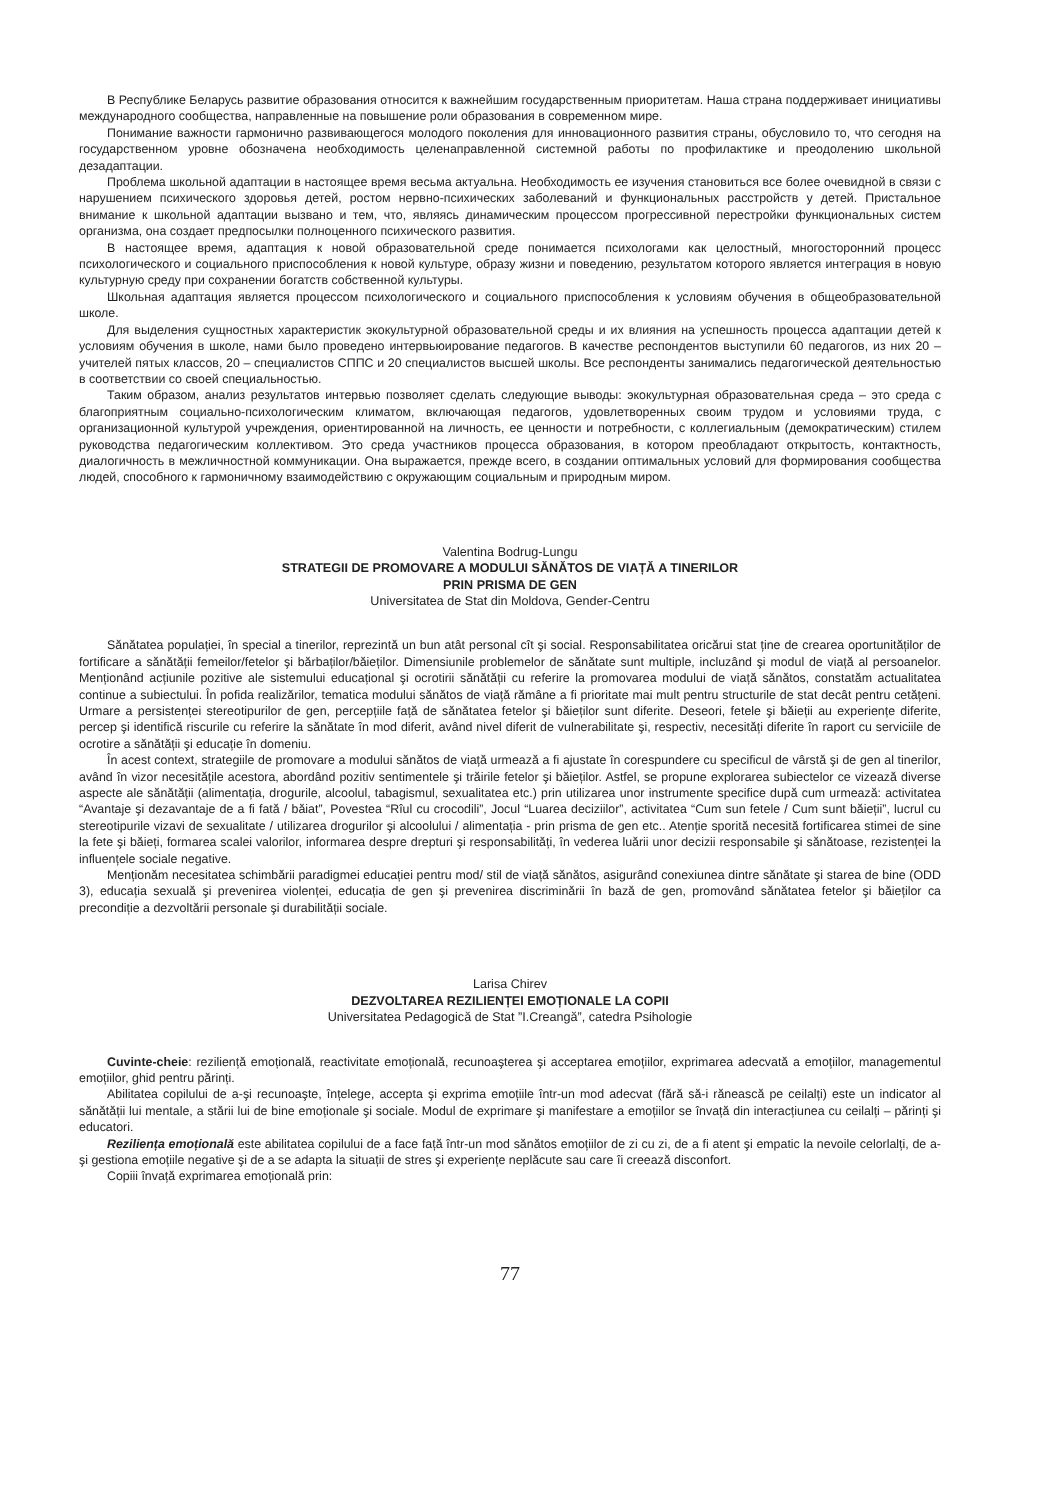В Республике Беларусь развитие образования относится к важнейшим государственным приоритетам. Наша страна поддерживает инициативы международного сообщества, направленные на повышение роли образования в современном мире.
Понимание важности гармонично развивающегося молодого поколения для инновационного развития страны, обусловило то, что сегодня на государственном уровне обозначена необходимость целенаправленной системной работы по профилактике и преодолению школьной дезадаптации.
Проблема школьной адаптации в настоящее время весьма актуальна. Необходимость ее изучения становиться все более очевидной в связи с нарушением психического здоровья детей, ростом нервно-психических заболеваний и функциональных расстройств у детей. Пристальное внимание к школьной адаптации вызвано и тем, что, являясь динамическим процессом прогрессивной перестройки функциональных систем организма, она создает предпосылки полноценного психического развития.
В настоящее время, адаптация к новой образовательной среде понимается психологами как целостный, многосторонний процесс психологического и социального приспособления к новой культуре, образу жизни и поведению, результатом которого является интеграция в новую культурную среду при сохранении богатств собственной культуры.
Школьная адаптация является процессом психологического и социального приспособления к условиям обучения в общеобразовательной школе.
Для выделения сущностных характеристик экокультурной образовательной среды и их влияния на успешность процесса адаптации детей к условиям обучения в школе, нами было проведено интервьюирование педагогов. В качестве респондентов выступили 60 педагогов, из них 20 – учителей пятых классов, 20 – специалистов СППС и 20 специалистов высшей школы. Все респонденты занимались педагогической деятельностью в соответствии со своей специальностью.
Таким образом, анализ результатов интервью позволяет сделать следующие выводы: экокультурная образовательная среда – это среда с благоприятным социально-психологическим климатом, включающая педагогов, удовлетворенных своим трудом и условиями труда, с организационной культурой учреждения, ориентированной на личность, ее ценности и потребности, с коллегиальным (демократическим) стилем руководства педагогическим коллективом. Это среда участников процесса образования, в котором преобладают открытость, контактность, диалогичность в межличностной коммуникации. Она выражается, прежде всего, в создании оптимальных условий для формирования сообщества людей, способного к гармоничному взаимодействию с окружающим социальным и природным миром.
Valentina Bodrug-Lungu
STRATEGII DE PROMOVARE A MODULUI SĂNĂTOS DE VIAȚĂ A TINERILOR
PRIN PRISMA DE GEN
Universitatea de Stat din Moldova, Gender-Centru
Sănătatea populației, în special a tinerilor, reprezintă un bun atât personal cît şi social. Responsabilitatea oricărui stat ține de crearea oportunităților de fortificare a sănătății femeilor/fetelor şi bărbaților/băieților. Dimensiunile problemelor de sănătate sunt multiple, incluzând şi modul de viață al persoanelor. Menționând acțiunile pozitive ale sistemului educațional şi ocrotirii sănătății cu referire la promovarea modului de viață sănătos, constatăm actualitatea continue a subiectului. În pofida realizărilor, tematica modului sănătos de viață rămâne a fi prioritate mai mult pentru structurile de stat decât pentru cetățeni. Urmare a persistenței stereotipurilor de gen, percepțiile față de sănătatea fetelor şi băieților sunt diferite. Deseori, fetele şi băieții au experiențe diferite, percep şi identifică riscurile cu referire la sănătate în mod diferit, având nivel diferit de vulnerabilitate şi, respectiv, necesități diferite în raport cu serviciile de ocrotire a sănătății şi educație în domeniu.
În acest context, strategiile de promovare a modului sănătos de viață urmează a fi ajustate în corespundere cu specificul de vârstă şi de gen al tinerilor, având în vizor necesitățile acestora, abordând pozitiv sentimentele şi trăirile fetelor şi băieților. Astfel, se propune explorarea subiectelor ce vizează diverse aspecte ale sănătății (alimentația, drogurile, alcoolul, tabagismul, sexualitatea etc.) prin utilizarea unor instrumente specifice după cum urmează: activitatea “Avantaje şi dezavantaje de a fi fată / băiat”, Povestea “Rîul cu crocodili”, Jocul “Luarea deciziilor”, activitatea “Cum sun fetele / Cum sunt băieții”, lucrul cu stereotipurile vizavi de sexualitate / utilizarea drogurilor şi alcoolului / alimentația - prin prisma de gen etc.. Atenție sporită necesită fortificarea stimei de sine la fete şi băieți, formarea scalei valorilor, informarea despre drepturi şi responsabilități, în vederea luării unor decizii responsabile şi sănătoase, rezistenței la influențele sociale negative.
Menționăm necesitatea schimbării paradigmei educației pentru mod/ stil de viață sănătos, asigurând conexiunea dintre sănătate şi starea de bine (ODD 3), educația sexuală şi prevenirea violenței, educația de gen şi prevenirea discriminării în bază de gen, promovând sănătatea fetelor şi băieților ca precondiție a dezvoltării personale şi durabilității sociale.
Larisa Chirev
DEZVOLTAREA REZILIENȚEI EMOȚIONALE LA COPII
Universitatea Pedagogică de Stat ”I.Creangă”, catedra Psihologie
Cuvinte-cheie: reziliență emoțională, reactivitate emoțională, recunoaşterea şi acceptarea emoțiilor, exprimarea adecvată a emoțiilor, managementul emoțiilor, ghid pentru părinți.
Abilitatea copilului de a-şi recunoaşte, înțelege, accepta şi exprima emoțiile într-un mod adecvat (fără să-i rănească pe ceilalți) este un indicator al sănătății lui mentale, a stării lui de bine emoționale şi sociale. Modul de exprimare şi manifestare a emoțiilor se învață din interacțiunea cu ceilalți – părinți şi educatori.
Reziliența emoțională este abilitatea copilului de a face față într-un mod sănătos emoțiilor de zi cu zi, de a fi atent şi empatic la nevoile celorlalți, de a-şi gestiona emoțiile negative şi de a se adapta la situații de stres şi experiențe neplăcute sau care îi creează disconfort.
Copiii învață exprimarea emoțională prin:
77